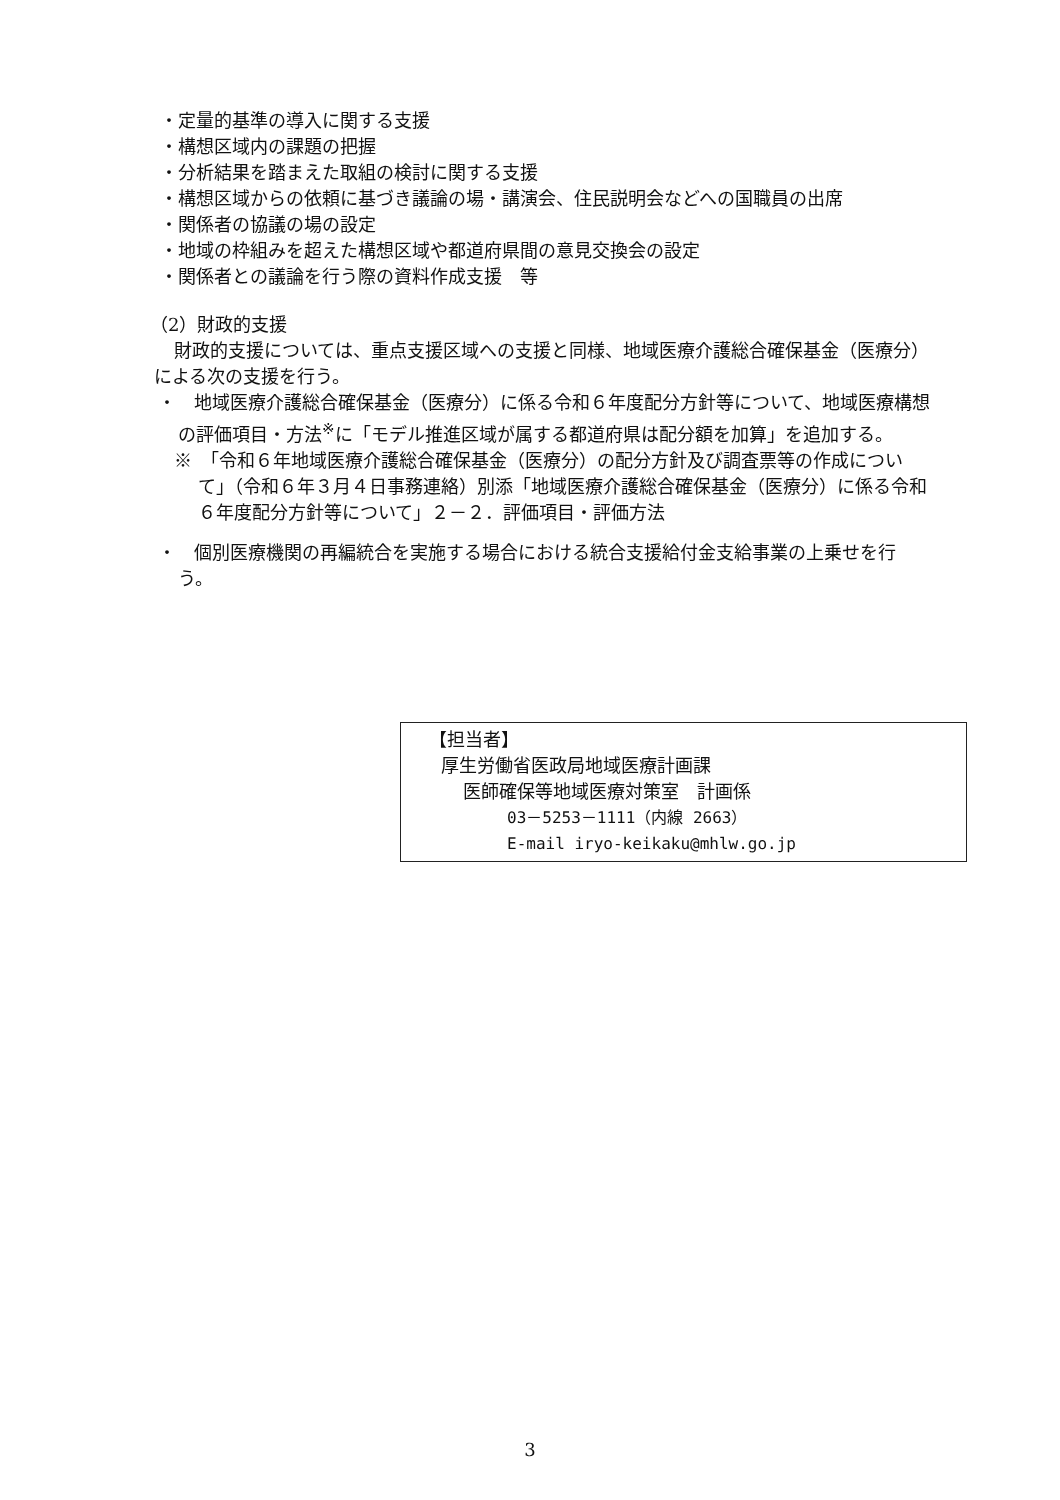・定量的基準の導入に関する支援
・構想区域内の課題の把握
・分析結果を踏まえた取組の検討に関する支援
・構想区域からの依頼に基づき議論の場・講演会、住民説明会などへの国職員の出席
・関係者の協議の場の設定
・地域の枠組みを超えた構想区域や都道府県間の意見交換会の設定
・関係者との議論を行う際の資料作成支援　等
（2）財政的支援
財政的支援については、重点支援区域への支援と同様、地域医療介護総合確保基金（医療分）による次の支援を行う。
・　地域医療介護総合確保基金（医療分）に係る令和６年度配分方針等について、地域医療構想の評価項目・方法<sup>※</sup>に「モデル推進区域が属する都道府県は配分額を加算」を追加する。
※　「令和６年地域医療介護総合確保基金（医療分）の配分方針及び調査票等の作成について」（令和６年３月４日事務連絡）別添「地域医療介護総合確保基金（医療分）に係る令和６年度配分方針等について」２－２．評価項目・評価方法
・　個別医療機関の再編統合を実施する場合における統合支援給付金支給事業の上乗せを行う。
【担当者】
厚生労働省医政局地域医療計画課
医師確保等地域医療対策室　計画係
03－5253－1111（内線 2663）
E-mail iryo-keikaku@mhlw.go.jp
3